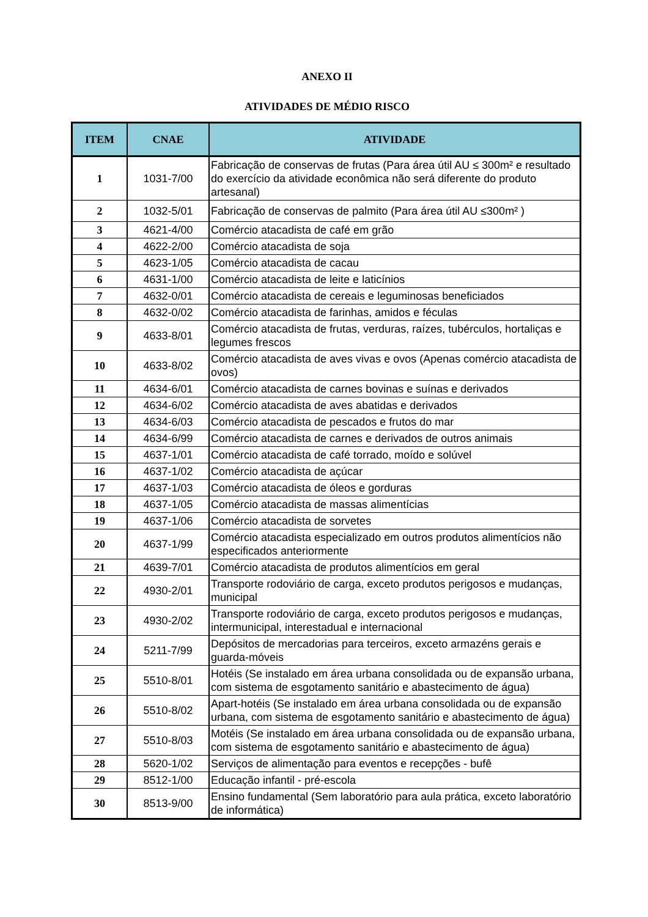ANEXO II
ATIVIDADES DE MÉDIO RISCO
| ITEM | CNAE | ATIVIDADE |
| --- | --- | --- |
| 1 | 1031-7/00 | Fabricação de conservas de frutas (Para área útil AU ≤ 300m² e resultado do exercício da atividade econômica não será diferente do produto artesanal) |
| 2 | 1032-5/01 | Fabricação de conservas de palmito (Para área útil AU ≤300m² ) |
| 3 | 4621-4/00 | Comércio atacadista de café em grão |
| 4 | 4622-2/00 | Comércio atacadista de soja |
| 5 | 4623-1/05 | Comércio atacadista de cacau |
| 6 | 4631-1/00 | Comércio atacadista de leite e laticínios |
| 7 | 4632-0/01 | Comércio atacadista de cereais e leguminosas beneficiados |
| 8 | 4632-0/02 | Comércio atacadista de farinhas, amidos e féculas |
| 9 | 4633-8/01 | Comércio atacadista de frutas, verduras, raízes, tubérculos, hortaliças e legumes frescos |
| 10 | 4633-8/02 | Comércio atacadista de aves vivas e ovos (Apenas comércio atacadista de ovos) |
| 11 | 4634-6/01 | Comércio atacadista de carnes bovinas e suínas e derivados |
| 12 | 4634-6/02 | Comércio atacadista de aves abatidas e derivados |
| 13 | 4634-6/03 | Comércio atacadista de pescados e frutos do mar |
| 14 | 4634-6/99 | Comércio atacadista de carnes e derivados de outros animais |
| 15 | 4637-1/01 | Comércio atacadista de café torrado, moído e solúvel |
| 16 | 4637-1/02 | Comércio atacadista de açúcar |
| 17 | 4637-1/03 | Comércio atacadista de óleos e gorduras |
| 18 | 4637-1/05 | Comércio atacadista de massas alimentícias |
| 19 | 4637-1/06 | Comércio atacadista de sorvetes |
| 20 | 4637-1/99 | Comércio atacadista especializado em outros produtos alimentícios não especificados anteriormente |
| 21 | 4639-7/01 | Comércio atacadista de produtos alimentícios em geral |
| 22 | 4930-2/01 | Transporte rodoviário de carga, exceto produtos perigosos e mudanças, municipal |
| 23 | 4930-2/02 | Transporte rodoviário de carga, exceto produtos perigosos e mudanças, intermunicipal, interestadual e internacional |
| 24 | 5211-7/99 | Depósitos de mercadorias para terceiros, exceto armazéns gerais e guarda-móveis |
| 25 | 5510-8/01 | Hotéis (Se instalado em área urbana consolidada ou de expansão urbana, com sistema de esgotamento sanitário e abastecimento de água) |
| 26 | 5510-8/02 | Apart-hotéis (Se instalado em área urbana consolidada ou de expansão urbana, com sistema de esgotamento sanitário e abastecimento de água) |
| 27 | 5510-8/03 | Motéis (Se instalado em área urbana consolidada ou de expansão urbana, com sistema de esgotamento sanitário e abastecimento de água) |
| 28 | 5620-1/02 | Serviços de alimentação para eventos e recepções - bufê |
| 29 | 8512-1/00 | Educação infantil - pré-escola |
| 30 | 8513-9/00 | Ensino fundamental (Sem laboratório para aula prática, exceto laboratório de informática) |